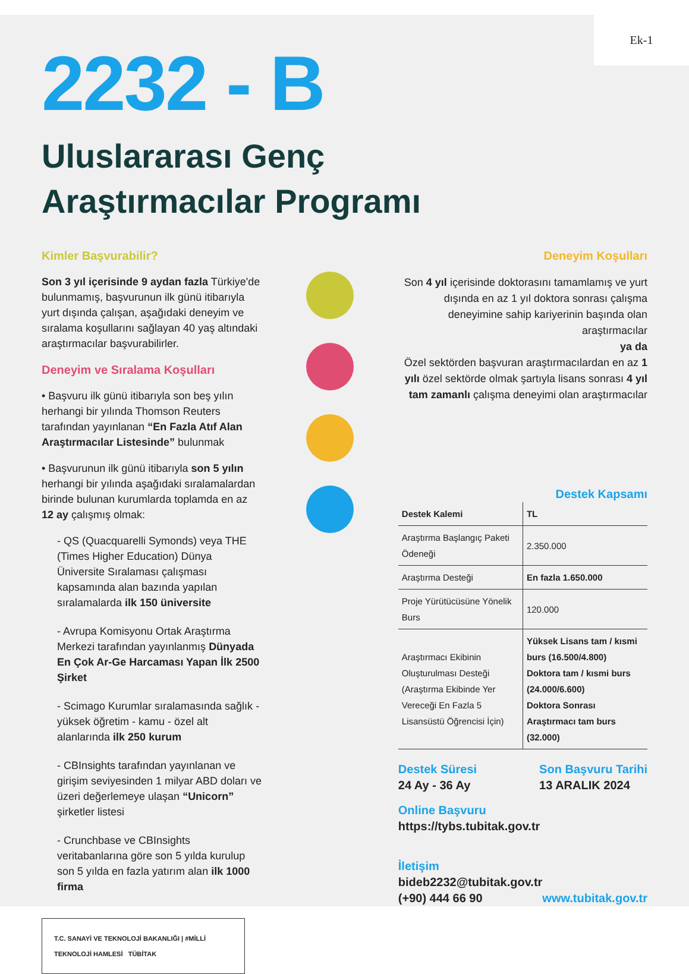Ek-1
2232 - B
Uluslararası Genç
Araştırmacılar Programı
Kimler Başvurabilir?
Son 3 yıl içerisinde 9 aydan fazla Türkiye'de bulunmamış, başvurunun ilk günü itibarıyla yurt dışında çalışan, aşağıdaki deneyim ve sıralama koşullarını sağlayan 40 yaş altındaki araştırmacılar başvurabilirler.
Deneyim ve Sıralama Koşulları
• Başvuru ilk günü itibarıyla son beş yılın herhangi bir yılında Thomson Reuters tarafından yayınlanan “En Fazla Atıf Alan Araştırmacılar Listesinde” bulunmak
• Başvurunun ilk günü itibarıyla son 5 yılın herhangi bir yılında aşağıdaki sıralamalardan birinde bulunan kurumlarda toplamda en az 12 ay çalışmış olmak:
- QS (Quacquarelli Symonds) veya THE (Times Higher Education) Dünya Üniversite Sıralaması çalışması kapsamında alan bazında yapılan sıralamalarda ilk 150 üniversite
- Avrupa Komisyonu Ortak Araştırma Merkezi tarafından yayınlanmış Dünyada En Çok Ar-Ge Harcaması Yapan İlk 2500 Şirket
- Scimago Kurumlar sıralamasında sağlık - yüksek öğretim - kamu - özel alt alanlarında ilk 250 kurum
- CBInsights tarafından yayınlanan ve girişim seviyesinden 1 milyar ABD doları ve üzeri değerlemeye ulaşan “Unicorn” şirketler listesi
- Crunchbase ve CBInsights veritabanlarına göre son 5 yılda kurulup son 5 yılda en fazla yatırım alan ilk 1000 firma
T.C. SANAYİ VE TEKNOLOJİ BAKANLIĞI | #MİLLİ TEKNOLOJİ HAMLESİ TÜBİTAK
Deneyim Koşulları
Son 4 yıl içerisinde doktorasını tamamlamış ve yurt dışında en az 1 yıl doktora sonrası çalışma deneyimine sahip kariyerinin başında olan araştırmacılar
ya da
Özel sektörden başvuran araştırmacılardan en az 1 yılı özel sektörde olmak şartıyla lisans sonrası 4 yıl tam zamanlı çalışma deneyimi olan araştırmacılar
Destek Kapsamı
| Destek Kalemi | TL |
| --- | --- |
| Araştırma Başlangıç Paketi Ödeneği | 2.350.000 |
| Araştırma Desteği | En fazla 1.650.000 |
| Proje Yürütücüsüne Yönelik Burs | 120.000 |
| Araştırmacı Ekibinin Oluşturulması Desteği (Araştırma Ekibinde Yer Vereceği En Fazla 5 Lisansüstü Öğrencisi İçin) | Yüksek Lisans tam / kısmi burs (16.500/4.800) Doktora tam / kısmi burs (24.000/6.600) Doktora Sonrası Araştırmacı tam burs (32.000) |
Destek Süresi
24 Ay - 36 Ay
Son Başvuru Tarihi
13 ARALIK 2024
Online Başvuru
https://tybs.tubitak.gov.tr
İletişim
bideb2232@tubitak.gov.tr
(+90) 444 66 90
www.tubitak.gov.tr